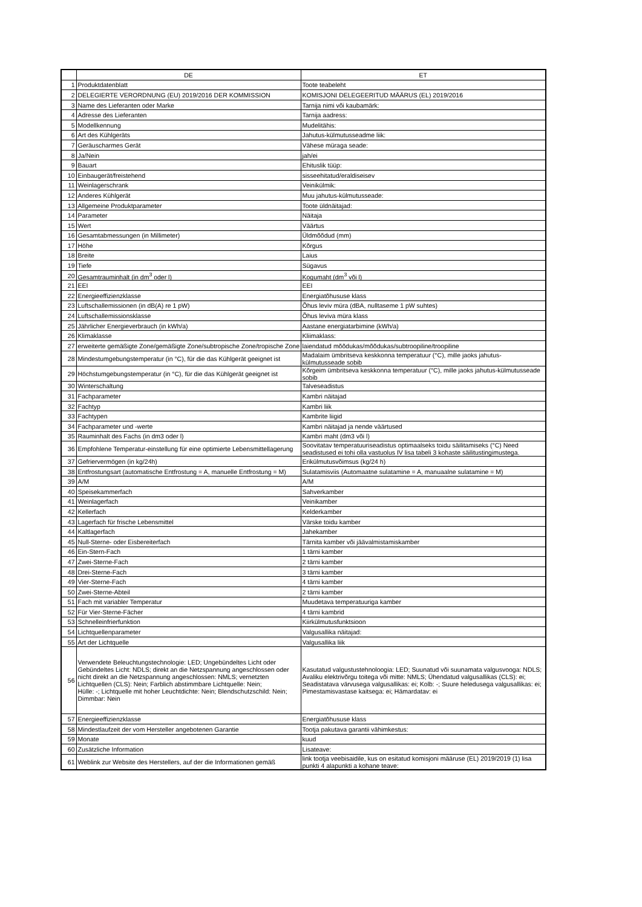| | DE | ET |
| --- | --- | --- |
| 1 | Produktdatenblatt | Toote teabeleht |
| 2 | DELEGIERTE VERORDNUNG (EU) 2019/2016 DER KOMMISSION | KOMISJONI DELEGEERITUD MÄÄRUS (EL) 2019/2016 |
| 3 | Name des Lieferanten oder Marke | Tarnija nimi või kaubamärk: |
| 4 | Adresse des Lieferanten | Tarnija aadress: |
| 5 | Modellkennung | Mudelitähis: |
| 6 | Art des Kühlgeräts | Jahutus-külmutusseadme liik: |
| 7 | Geräuscharmes Gerät | Vähese müraga seade: |
| 8 | Ja/Nein | jah/ei |
| 9 | Bauart | Ehituslik tüüp: |
| 10 | Einbaugerät/freistehend | sisseehitatud/eraldiseisev |
| 11 | Weinlagerschrank | Veinikülmik: |
| 12 | Anderes Kühlgerät | Muu jahutus-külmutusseade: |
| 13 | Allgemeine Produktparameter | Toote üldnäitajad: |
| 14 | Parameter | Näitaja |
| 15 | Wert | Väärtus |
| 16 | Gesamtabmessungen (in Millimeter) | Üldmõõdud (mm) |
| 17 | Höhe | Kõrgus |
| 18 | Breite | Laius |
| 19 | Tiefe | Sügavus |
| 20 | Gesamtrauminhalt (in dm<sup>3</sup> oder l) | Kogumaht (dm<sup>3</sup> või l) |
| 21 | EEI | EEI |
| 22 | Energieeffizienzklasse | Energiatõhususe klass |
| 23 | Luftschallemissionen (in dB(A) re 1 pW) | Õhus leviv müra (dBA, nulltaseme 1 pW suhtes) |
| 24 | Luftschallemissionsklasse | Õhus leviva müra klass |
| 25 | Jährlicher Energieverbrauch (in kWh/a) | Aastane energiatarbimine (kWh/a) |
| 26 | Klimaklasse | Kliimaklass: |
| 27 | erweiterte gemäßigte Zone/gemäßigte Zone/subtropische Zone/tropische Zone | laiendatud mõõdukas/mõõdukas/subtroopiline/troopiline |
| 28 | Mindestumgebungstemperatur (in °C), für die das Kühlgerät geeignet ist | Madalaim ümbritseva keskkonna temperatuur (°C), mille jaoks jahutus-külmutusseade sobib |
| 29 | Höchstumgebungstemperatur (in °C), für die das Kühlgerät geeignet ist | Kõrgeim ümbritseva keskkonna temperatuur (°C), mille jaoks jahutus-külmutusseade sobib |
| 30 | Winterschaltung | Talveseadistus |
| 31 | Fachparameter | Kambri näitajad |
| 32 | Fachtyp | Kambri liik |
| 33 | Fachtypen | Kambrite liigid |
| 34 | Fachparameter und -werte | Kambri näitajad ja nende väärtused |
| 35 | Rauminhalt des Fachs (in dm3 oder l) | Kambri maht (dm3 või l) |
| 36 | Empfohlene Temperatur-einstellung für eine optimierte Lebensmittellagerung | Soovitatav temperatuuriseadistus optimaalseks toidu säilitamiseks (°C) Need seadistused ei tohi olla vastuolus IV lisa tabeli 3 kohaste säilitustingimustega. |
| 37 | Gefriervermögen (in kg/24h) | Erikülmutusvõimsus (kg/24 h) |
| 38 | Entfrostungsart (automatische Entfrostung = A, manuelle Entfrostung = M) | Sulatamisviis (Automaatne sulatamine = A, manuaalne sulatamine = M) |
| 39 | A/M | A/M |
| 40 | Speisekammerfach | Sahverkamber |
| 41 | Weinlagerfach | Veinikamber |
| 42 | Kellerfach | Kelderkamber |
| 43 | Lagerfach für frische Lebensmittel | Värske toidu kamber |
| 44 | Kaltlagerfach | Jahekamber |
| 45 | Null-Sterne- oder Eisbereiterfach | Tärnita kamber või jäävalmistamiskamber |
| 46 | Ein-Stern-Fach | 1 tärni kamber |
| 47 | Zwei-Sterne-Fach | 2 tärni kamber |
| 48 | Drei-Sterne-Fach | 3 tärni kamber |
| 49 | Vier-Sterne-Fach | 4 tärni kamber |
| 50 | Zwei-Sterne-Abteil | 2 tärni kamber |
| 51 | Fach mit variabler Temperatur | Muudetava temperatuuriga kamber |
| 52 | Für Vier-Sterne-Fächer | 4 tärni kambrid |
| 53 | Schnelleinfrierfunktion | Kiirkülmutusfunktsioon |
| 54 | Lichtquellenparameter | Valgusallika näitajad: |
| 55 | Art der Lichtquelle | Valgusallika liik |
| 56 | Verwendete Beleuchtungstechnologie: LED; Ungebündeltes Licht oder Gebündeltes Licht: NDLS; direkt an die Netzspannung angeschlossen oder nicht direkt an die Netzspannung angeschlossen: NMLS; vernetzten Lichtquellen (CLS): Nein; Farblich abstimmbare Lichtquelle: Nein; Hülle: -; Lichtquelle mit hoher Leuchtdichte: Nein; Blendschutzschild: Nein; Dimmbar: Nein | Kasutatud valgustustehnoloogia: LED; Suunatud või suunamata valgusvooga: NDLS; Avaliku elektrivõrgu toitega või mitte: NMLS; Ühendatud valgusallikas (CLS): ei; Seadistatava värvusega valgusallikas: ei; Kolb: -; Suure heledusega valgusallikas: ei; Pimestamisvastase kaitsega: ei; Hämardatav: ei |
| 57 | Energieeffizienzklasse | Energiatõhususe klass |
| 58 | Mindestlaufzeit der vom Hersteller angebotenen Garantie | Tootja pakutava garantii vähimkestus: |
| 59 | Monate | kuud |
| 60 | Zusätzliche Information | Lisateave: |
| 61 | Weblink zur Website des Herstellers, auf der die Informationen gemäß | link tootja veebisaidile, kus on esitatud komisjoni määruse (EL) 2019/2019 (1) lisa punkti 4 alapunkti a kohane teave: |